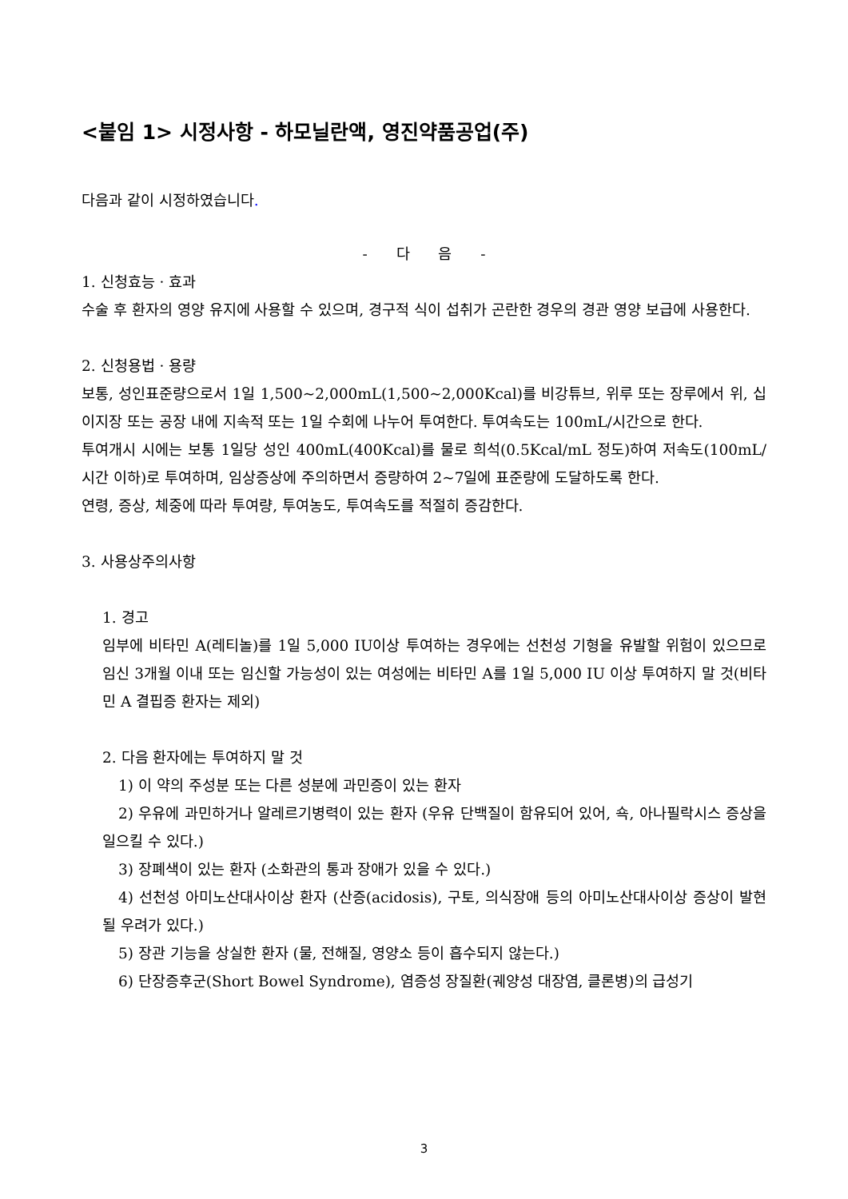<붙임 1> 시정사항 - 하모닐란액, 영진약품공업(주)
다음과 같이 시정하였습니다.
- 다 음 -
1. 신청효능 · 효과
수술 후 환자의 영양 유지에 사용할 수 있으며, 경구적 식이 섭취가 곤란한 경우의 경관 영양 보급에 사용한다.
2. 신청용법 · 용량
보통, 성인표준량으로서 1일 1,500~2,000mL(1,500~2,000Kcal)를 비강튜브, 위루 또는 장루에서 위, 십이지장 또는 공장 내에 지속적 또는 1일 수회에 나누어 투여한다. 투여속도는 100mL/시간으로 한다.
투여개시 시에는 보통 1일당 성인 400mL(400Kcal)를 물로 희석(0.5Kcal/mL 정도)하여 저속도(100mL/시간 이하)로 투여하며, 임상증상에 주의하면서 증량하여 2~7일에 표준량에 도달하도록 한다.
연령, 증상, 체중에 따라 투여량, 투여농도, 투여속도를 적절히 증감한다.
3. 사용상주의사항
1. 경고
임부에 비타민 A(레티놀)를 1일 5,000 IU이상 투여하는 경우에는 선천성 기형을 유발할 위험이 있으므로 임신 3개월 이내 또는 임신할 가능성이 있는 여성에는 비타민 A를 1일 5,000 IU 이상 투여하지 말 것(비타민 A 결핍증 환자는 제외)
2. 다음 환자에는 투여하지 말 것
1) 이 약의 주성분 또는 다른 성분에 과민증이 있는 환자
2) 우유에 과민하거나 알레르기병력이 있는 환자 (우유 단백질이 함유되어 있어, 쇽, 아나필락시스 증상을 일으킬 수 있다.)
3) 장폐색이 있는 환자 (소화관의 통과 장애가 있을 수 있다.)
4) 선천성 아미노산대사이상 환자 (산증(acidosis), 구토, 의식장애 등의 아미노산대사이상 증상이 발현될 우려가 있다.)
5) 장관 기능을 상실한 환자 (물, 전해질, 영양소 등이 흡수되지 않는다.)
6) 단장증후군(Short Bowel Syndrome), 염증성 장질환(궤양성 대장염, 클론병)의 급성기
3